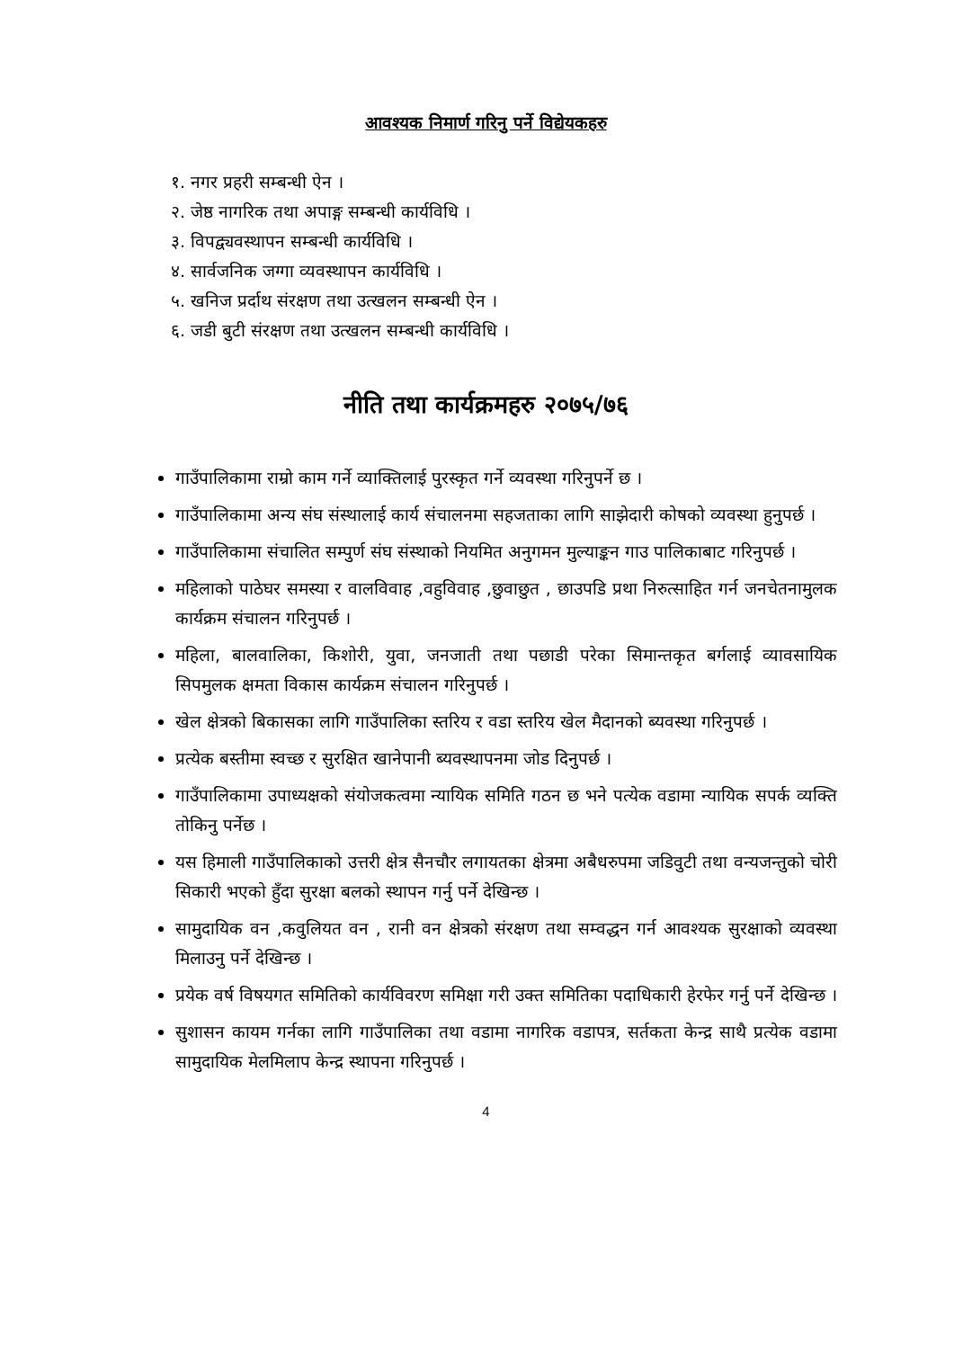आवश्यक निमार्ण गरिनु पर्ने विद्येयकहरु
१. नगर प्रहरी सम्बन्धी ऐन ।
२. जेष्ठ नागरिक तथा अपाङ्ग सम्बन्धी कार्यविधि ।
३. विपद्व्यवस्थापन सम्बन्धी कार्यविधि ।
४. सार्वजनिक जग्गा व्यवस्थापन कार्यविधि ।
५. खनिज प्रर्दाथ संरक्षण तथा उत्खलन सम्बन्धी ऐन ।
६. जडी बुटी संरक्षण तथा उत्खलन सम्बन्धी कार्यविधि ।
नीति तथा कार्यक्रमहरु २०७५/७६
गाउँपालिकामा राम्रो काम गर्ने व्याक्तिलाई पुरस्कृत गर्ने व्यवस्था गरिनुपर्ने छ ।
गाउँपालिकामा अन्य संघ संस्थालाई कार्य संचालनमा सहजताका लागि साझेदारी कोषको व्यवस्था हुनुपर्छ ।
गाउँपालिकामा संचालित सम्पुर्ण संघ संस्थाको नियमित अनुगमन मुल्याङ्कन गाउ पालिकाबाट गरिनुपर्छ ।
महिलाको पाठेघर समस्या र वालविवाह ,वहुविवाह ,छुवाछुत , छाउपडि प्रथा निरुत्साहित गर्न जनचेतनामुलक कार्यक्रम संचालन गरिनुपर्छ ।
महिला, बालवालिका, किशोरी, युवा, जनजाती तथा पछाडी परेका सिमान्तकृत बर्गलाई व्यावसायिक सिपमुलक क्षमता विकास कार्यक्रम संचालन गरिनुपर्छ ।
खेल क्षेत्रको बिकासका लागि गाउँपालिका स्तरिय र वडा स्तरिय खेल मैदानको ब्यवस्था गरिनुपर्छ ।
प्रत्येक बस्तीमा स्वच्छ र सुरक्षित खानेपानी ब्यवस्थापनमा जोड दिनुपर्छ ।
गाउँपालिकामा उपाध्यक्षको संयोजकत्वमा न्यायिक समिति गठन छ भने पत्येक वडामा न्यायिक सपर्क व्यक्ति तोकिनु पर्नेछ ।
यस हिमाली गाउँपालिकाको उत्तरी क्षेत्र सैनचौर लगायतका क्षेत्रमा अबैधरुपमा जडिवुटी तथा वन्यजन्तुको चोरी सिकारी भएको हुँदा सुरक्षा बलको स्थापन गर्नु पर्ने देखिन्छ ।
सामुदायिक वन ,कवुलियत वन , रानी वन क्षेत्रको संरक्षण तथा सम्वद्धन गर्न आवश्यक सुरक्षाको व्यवस्था मिलाउनु पर्ने देखिन्छ ।
प्रयेक वर्ष विषयगत समितिको कार्यविवरण समिक्षा गरी उक्त समितिका पदाधिकारी हेरफेर गर्नु पर्ने देखिन्छ ।
सुशासन कायम गर्नका लागि गाउँपालिका तथा वडामा नागरिक वडापत्र, सर्तकता केन्द्र साथै प्रत्येक वडामा सामुदायिक मेलमिलाप केन्द्र स्थापना गरिनुपर्छ ।
4